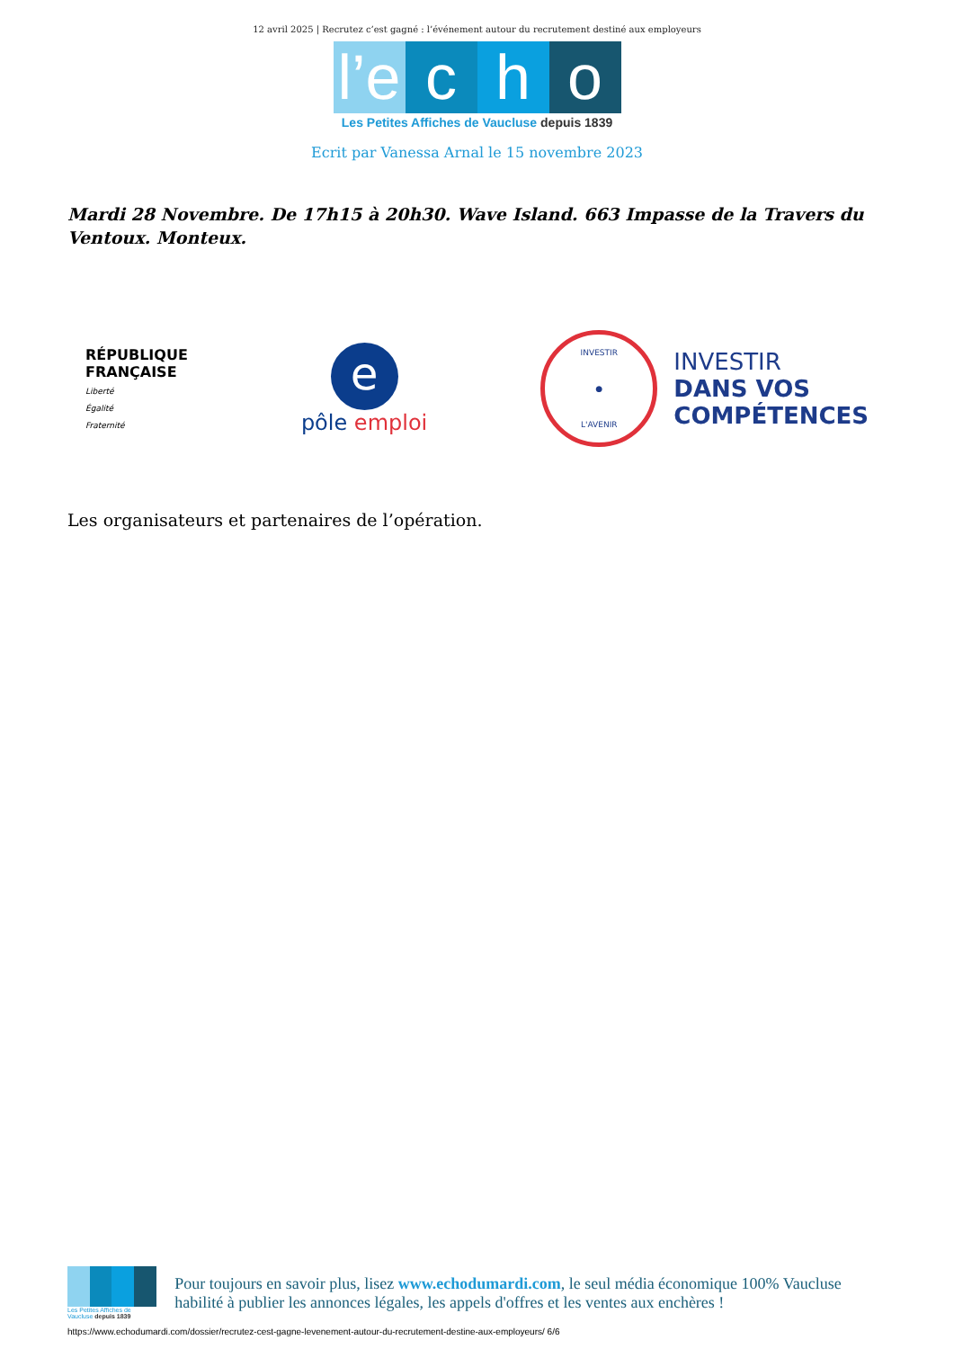12 avril 2025 | Recrutez c’est gagné : l’événement autour du recrutement destiné aux employeurs
l’e c h o
Les Petites Affiches de Vaucluse depuis 1839
Ecrit par Vanessa Arnal le 15 novembre 2023
Mardi 28 Novembre. De 17h15 à 20h30. Wave Island. 663 Impasse de la Travers du Ventoux. Monteux.
RÉPUBLIQUE
FRANÇAISE
Liberté
Égalité
Fraternité
e
pôle emploi
INVESTIR
●
L'AVENIR
INVESTIR
DANS VOS
COMPÉTENCES
Les organisateurs et partenaires de l’opération.
Les Petites Affiches de Vaucluse depuis 1839
Pour toujours en savoir plus, lisez www.echodumardi.com, le seul média économique 100% Vaucluse habilité à publier les annonces légales, les appels d'offres et les ventes aux enchères !
https://www.echodumardi.com/dossier/recrutez-cest-gagne-levenement-autour-du-recrutement-destine-aux-employeurs/ 6/6